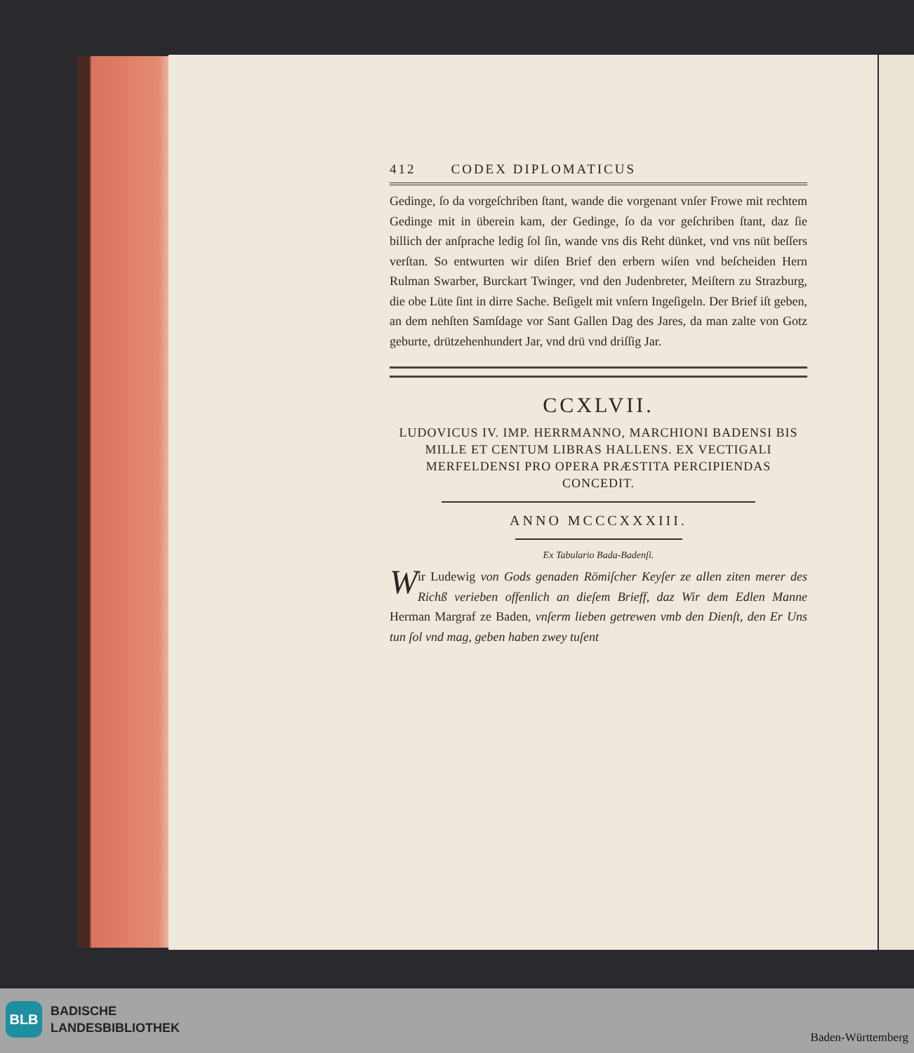412 CODEX DIPLOMATICUS
Gedinge, ſo da vorgeſchriben ſtant, wande die vorgenant vnſer Frowe mit rechtem Gedinge mit in überein kam, der Gedinge, ſo da vor geſchriben ſtant, daz ſie billich der anſprache ledig ſol ſin, wande vns dis Reht dünket, vnd vns nüt beſſers verſtan. So entwurten wir diſen Brief den erbern wiſen vnd beſcheiden Hern Rulman Swarber, Burckart Twinger, vnd den Judenbreter, Meiſtern zu Strazburg, die obe Lüte ſint in dirre Sache. Beſigelt mit vnſern Ingeſigeln. Der Brief iſt geben, an dem nehſten Samſdage vor Sant Gallen Dag des Jares, da man zalte von Gotz geburte, drützehenhundert Jar, vnd drü vnd driſſig Jar.
CCXLVII.
LUDOVICUS IV. IMP. HERRMANNO, MARCHIONI BADENSI BIS MILLE ET CENTUM LIBRAS HALLENS. EX VECTIGALI MERFELDENSI PRO OPERA PRÆSTITA PERCIPIENDAS CONCEDIT.
ANNO MCCCXXXIII.
Ex Tabulario Bada-Badenſi.
Wir Ludewig von Gods genaden Römiſcher Keyſer ze allen ziten merer des Richß verieben offenlich an dieſem Brieff, daz Wir dem Edlen Manne Herman Margraf ze Baden, vnſerm lieben getrewen vmb den Dienſt, den Er Uns tun ſol vnd mag, geben haben zwey tuſent
BLB
BADISCHE
LANDESBIBLIOTHEK
Baden-Württemberg